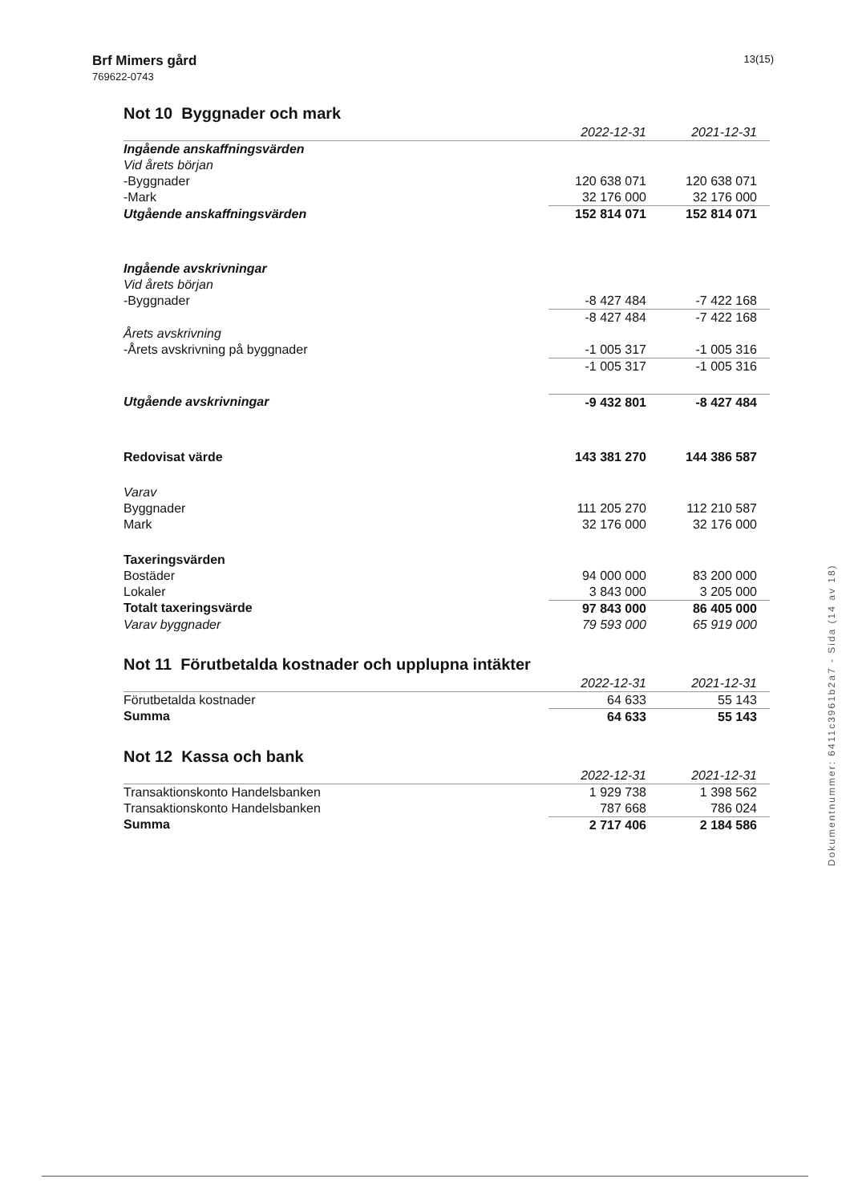Brf Mimers gård
769622-0743
13(15)
Not 10 Byggnader och mark
| | 2022-12-31 | 2021-12-31 |
| --- | --- | --- |
| Ingående anskaffningsvärden | | |
| Vid årets början | | |
| -Byggnader | 120 638 071 | 120 638 071 |
| -Mark | 32 176 000 | 32 176 000 |
| Utgående anskaffningsvärden | 152 814 071 | 152 814 071 |
| Ingående avskrivningar | | |
| Vid årets början | | |
| -Byggnader | -8 427 484 | -7 422 168 |
| | -8 427 484 | -7 422 168 |
| Årets avskrivning | | |
| -Årets avskrivning på byggnader | -1 005 317 | -1 005 316 |
| | -1 005 317 | -1 005 316 |
| Utgående avskrivningar | -9 432 801 | -8 427 484 |
| Redovisat värde | 143 381 270 | 144 386 587 |
| Varav | | |
| Byggnader | 111 205 270 | 112 210 587 |
| Mark | 32 176 000 | 32 176 000 |
| Taxeringsvärden | | |
| Bostäder | 94 000 000 | 83 200 000 |
| Lokaler | 3 843 000 | 3 205 000 |
| Totalt taxeringsvärde | 97 843 000 | 86 405 000 |
| Varav byggnader | 79 593 000 | 65 919 000 |
Not 11 Förutbetalda kostnader och upplupna intäkter
| | 2022-12-31 | 2021-12-31 |
| --- | --- | --- |
| Förutbetalda kostnader | 64 633 | 55 143 |
| Summa | 64 633 | 55 143 |
Not 12 Kassa och bank
| | 2022-12-31 | 2021-12-31 |
| --- | --- | --- |
| Transaktionskonto Handelsbanken | 1 929 738 | 1 398 562 |
| Transaktionskonto Handelsbanken | 787 668 | 786 024 |
| Summa | 2 717 406 | 2 184 586 |
Dokumentnummer: 6411c3961b2a7 - Sida (14 av 18)